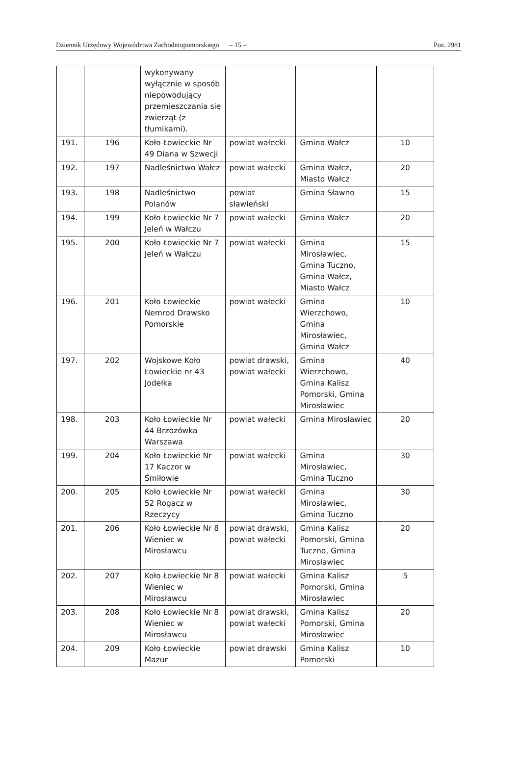Dziennik Urzędowy Województwa Zachodniopomorskiego – 15 – Poz. 2981
| | | wykonywany wyłącznie w sposób niepowodujący przemieszczania się zwierząt (z tłumikami). | | | |
| 191. | 196 | Koło Łowieckie Nr 49 Diana w Szwecji | powiat wałecki | Gmina Wałcz | 10 |
| 192. | 197 | Nadleśnictwo Wałcz | powiat wałecki | Gmina Wałcz, Miasto Wałcz | 20 |
| 193. | 198 | Nadleśnictwo Polanów | powiat sławieński | Gmina Sławno | 15 |
| 194. | 199 | Koło Łowieckie Nr 7 Jeleń w Wałczu | powiat wałecki | Gmina Wałcz | 20 |
| 195. | 200 | Koło Łowieckie Nr 7 Jeleń w Wałczu | powiat wałecki | Gmina Mirosławiec, Gmina Tuczno, Gmina Wałcz, Miasto Wałcz | 15 |
| 196. | 201 | Koło Łowieckie Nemrod Drawsko Pomorskie | powiat wałecki | Gmina Wierzchowo, Gmina Mirosławiec, Gmina Wałcz | 10 |
| 197. | 202 | Wojskowe Koło Łowieckie nr 43 Jodełka | powiat drawski, powiat wałecki | Gmina Wierzchowo, Gmina Kalisz Pomorski, Gmina Mirosławiec | 40 |
| 198. | 203 | Koło Łowieckie Nr 44 Brzozówka Warszawa | powiat wałecki | Gmina Mirosławiec | 20 |
| 199. | 204 | Koło Łowieckie Nr 17 Kaczor w Śmiłowie | powiat wałecki | Gmina Mirosławiec, Gmina Tuczno | 30 |
| 200. | 205 | Koło Łowieckie Nr 52 Rogacz w Rzeczycy | powiat wałecki | Gmina Mirosławiec, Gmina Tuczno | 30 |
| 201. | 206 | Koło Łowieckie Nr 8 Wieniec w Mirosławcu | powiat drawski, powiat wałecki | Gmina Kalisz Pomorski, Gmina Tuczno, Gmina Mirosławiec | 20 |
| 202. | 207 | Koło Łowieckie Nr 8 Wieniec w Mirosławcu | powiat wałecki | Gmina Kalisz Pomorski, Gmina Mirosławiec | 5 |
| 203. | 208 | Koło Łowieckie Nr 8 Wieniec w Mirosławcu | powiat drawski, powiat wałecki | Gmina Kalisz Pomorski, Gmina Mirosławiec | 20 |
| 204. | 209 | Koło Łowieckie Mazur | powiat drawski | Gmina Kalisz Pomorski | 10 |